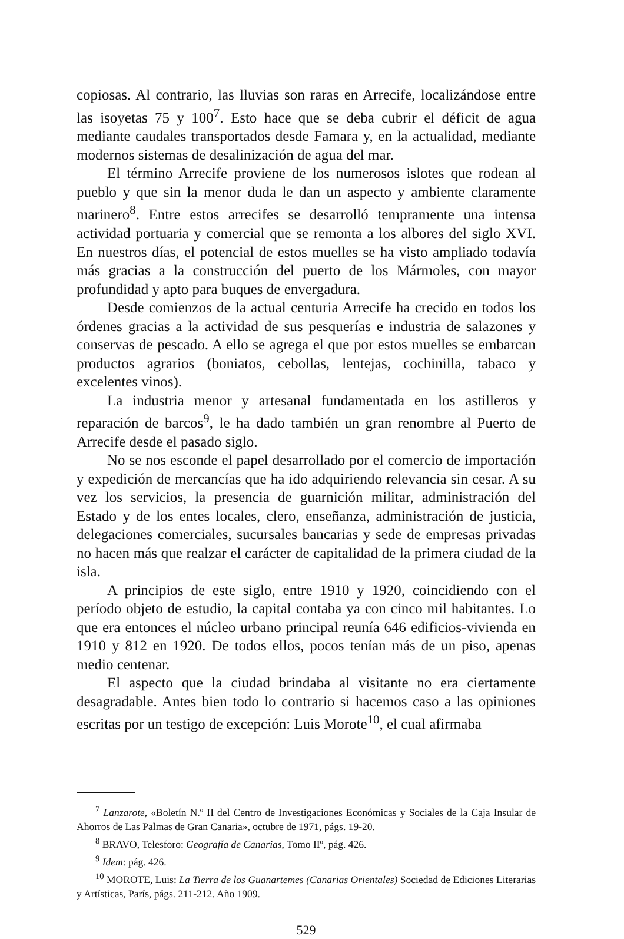copiosas. Al contrario, las lluvias son raras en Arrecife, localizándose entre las isoyetas 75 y 100<sup>7</sup>. Esto hace que se deba cubrir el déficit de agua mediante caudales transportados desde Famara y, en la actualidad, mediante modernos sistemas de desalinización de agua del mar.
El término Arrecife proviene de los numerosos islotes que rodean al pueblo y que sin la menor duda le dan un aspecto y ambiente claramente marinero<sup>8</sup>. Entre estos arrecifes se desarrolló tempramente una intensa actividad portuaria y comercial que se remonta a los albores del siglo XVI. En nuestros días, el potencial de estos muelles se ha visto ampliado todavía más gracias a la construcción del puerto de los Mármoles, con mayor profundidad y apto para buques de envergadura.
Desde comienzos de la actual centuria Arrecife ha crecido en todos los órdenes gracias a la actividad de sus pesquerías e industria de salazones y conservas de pescado. A ello se agrega el que por estos muelles se embarcan productos agrarios (boniatos, cebollas, lentejas, cochinilla, tabaco y excelentes vinos).
La industria menor y artesanal fundamentada en los astilleros y reparación de barcos<sup>9</sup>, le ha dado también un gran renombre al Puerto de Arrecife desde el pasado siglo.
No se nos esconde el papel desarrollado por el comercio de importación y expedición de mercancías que ha ido adquiriendo relevancia sin cesar. A su vez los servicios, la presencia de guarnición militar, administración del Estado y de los entes locales, clero, enseñanza, administración de justicia, delegaciones comerciales, sucursales bancarias y sede de empresas privadas no hacen más que realzar el carácter de capitalidad de la primera ciudad de la isla.
A principios de este siglo, entre 1910 y 1920, coincidiendo con el período objeto de estudio, la capital contaba ya con cinco mil habitantes. Lo que era entonces el núcleo urbano principal reunía 646 edificios-vivienda en 1910 y 812 en 1920. De todos ellos, pocos tenían más de un piso, apenas medio centenar.
El aspecto que la ciudad brindaba al visitante no era ciertamente desagradable. Antes bien todo lo contrario si hacemos caso a las opiniones escritas por un testigo de excepción: Luis Morote<sup>10</sup>, el cual afirmaba
<sup>7</sup> Lanzarote, «Boletín N.º II del Centro de Investigaciones Económicas y Sociales de la Caja Insular de Ahorros de Las Palmas de Gran Canaria», octubre de 1971, págs. 19-20.
<sup>8</sup> BRAVO, Telesforo: Geografía de Canarias, Tomo IIº, pág. 426.
<sup>9</sup> Idem: pág. 426.
<sup>10</sup> MOROTE, Luis: La Tierra de los Guanartemes (Canarias Orientales) Sociedad de Ediciones Literarias y Artísticas, París, págs. 211-212. Año 1909.
529